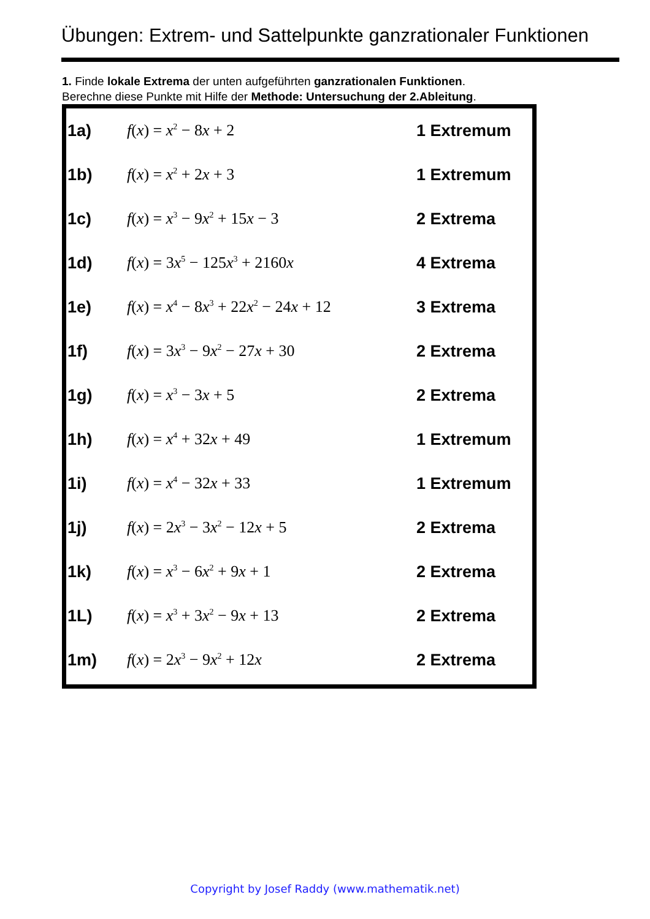Übungen: Extrem- und Sattelpunkte ganzrationaler Funktionen
1. Finde lokale Extrema der unten aufgeführten ganzrationalen Funktionen.
Berechne diese Punkte mit Hilfe der Methode: Untersuchung der 2.Ableitung.
| 1a) | f ( x ) = x<sup>2</sup> − 8 x + 2 | 1 Extremum |
| 1b) | f ( x ) = x<sup>2</sup> + 2 x + 3 | 1 Extremum |
| 1c) | f ( x ) = x<sup>3</sup> − 9 x<sup>2</sup> + 15 x − 3 | 2 Extrema |
| 1d) | f ( x ) = 3 x<sup>5</sup> − 125 x<sup>3</sup> + 2160 x | 4 Extrema |
| 1e) | f ( x ) = x<sup>4</sup> − 8 x<sup>3</sup> + 22 x<sup>2</sup> − 24 x + 12 | 3 Extrema |
| 1f) | f ( x ) = 3 x<sup>3</sup> − 9 x<sup>2</sup> − 27 x + 30 | 2 Extrema |
| 1g) | f ( x ) = x<sup>3</sup> − 3 x + 5 | 2 Extrema |
| 1h) | f ( x ) = x<sup>4</sup> + 32 x + 49 | 1 Extremum |
| 1i) | f ( x ) = x<sup>4</sup> − 32 x + 33 | 1 Extremum |
| 1j) | f ( x ) = 2 x<sup>3</sup> − 3 x<sup>2</sup> − 12 x + 5 | 2 Extrema |
| 1k) | f ( x ) = x<sup>3</sup> − 6 x<sup>2</sup> + 9 x + 1 | 2 Extrema |
| 1L) | f ( x ) = x<sup>3</sup> + 3 x<sup>2</sup> − 9 x + 13 | 2 Extrema |
| 1m) | f ( x ) = 2 x<sup>3</sup> − 9 x<sup>2</sup> + 12 x | 2 Extrema |
Copyright by Josef Raddy (www.mathematik.net)